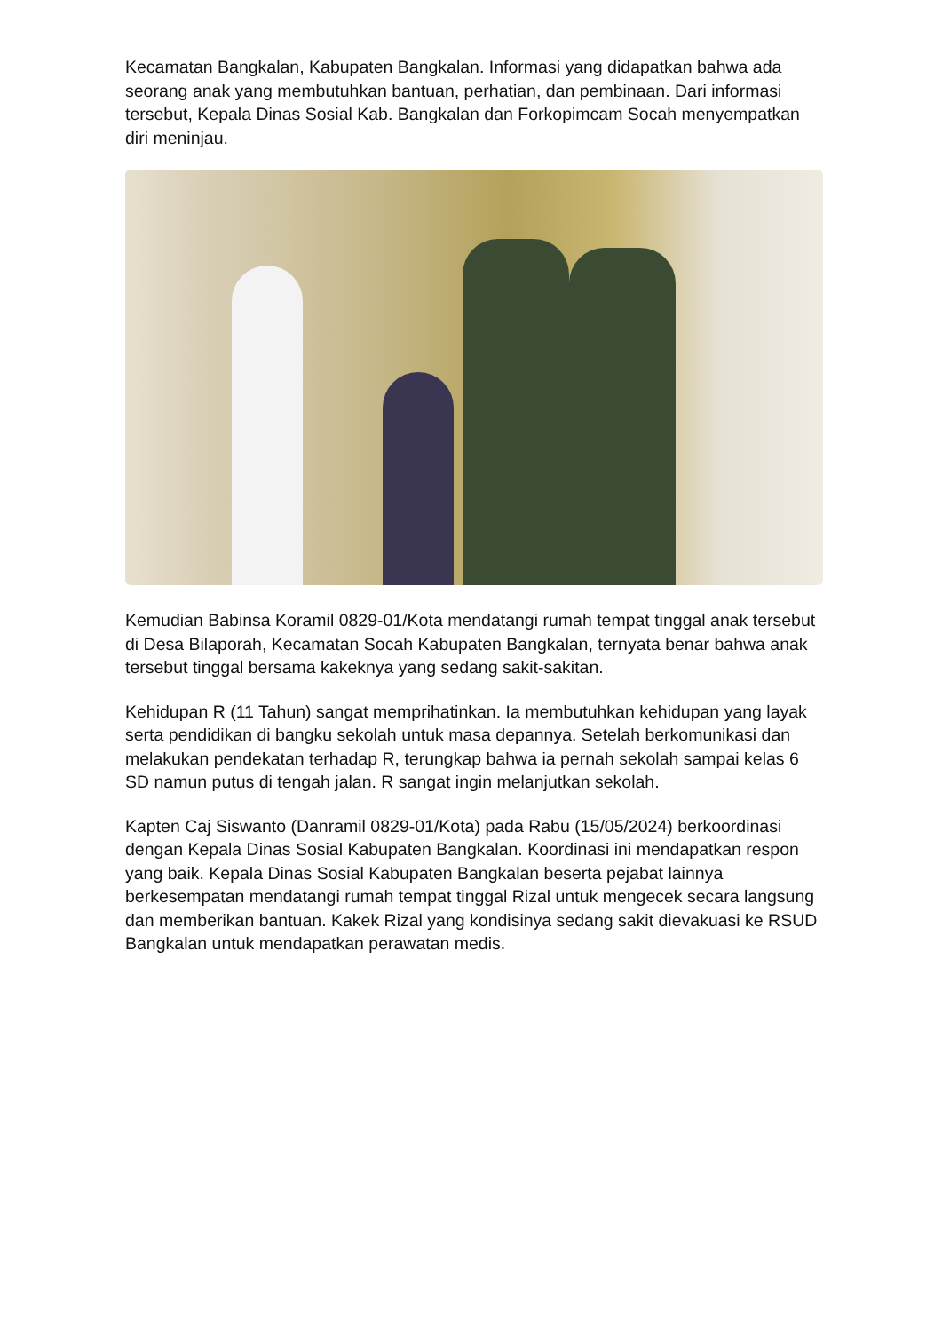Kecamatan Bangkalan, Kabupaten Bangkalan. Informasi yang didapatkan bahwa ada seorang anak yang membutuhkan bantuan, perhatian, dan pembinaan. Dari informasi tersebut, Kepala Dinas Sosial Kab. Bangkalan dan Forkopimcam Socah menyempatkan diri meninjau.
Kemudian Babinsa Koramil 0829-01/Kota mendatangi rumah tempat tinggal anak tersebut di Desa Bilaporah, Kecamatan Socah Kabupaten Bangkalan, ternyata benar bahwa anak tersebut tinggal bersama kakeknya yang sedang sakit-sakitan.
Kehidupan R (11 Tahun) sangat memprihatinkan. Ia membutuhkan kehidupan yang layak serta pendidikan di bangku sekolah untuk masa depannya. Setelah berkomunikasi dan melakukan pendekatan terhadap R, terungkap bahwa ia pernah sekolah sampai kelas 6 SD namun putus di tengah jalan. R sangat ingin melanjutkan sekolah.
Kapten Caj Siswanto (Danramil 0829-01/Kota) pada Rabu (15/05/2024) berkoordinasi dengan Kepala Dinas Sosial Kabupaten Bangkalan. Koordinasi ini mendapatkan respon yang baik. Kepala Dinas Sosial Kabupaten Bangkalan beserta pejabat lainnya berkesempatan mendatangi rumah tempat tinggal Rizal untuk mengecek secara langsung dan memberikan bantuan. Kakek Rizal yang kondisinya sedang sakit dievakuasi ke RSUD Bangkalan untuk mendapatkan perawatan medis.